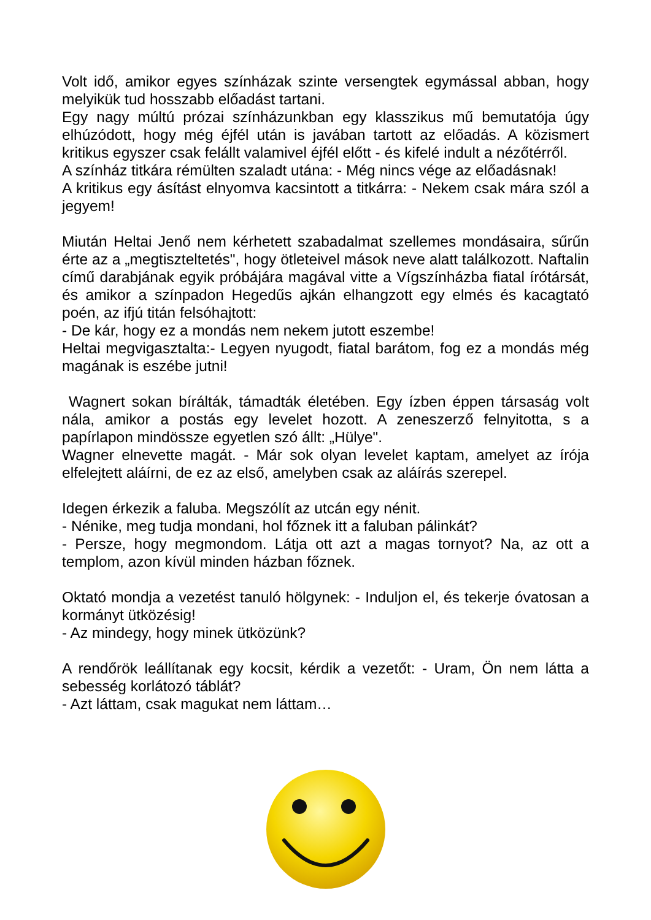Volt idő, amikor egyes színházak szinte versengtek egymással abban, hogy melyikük tud hosszabb előadást tartani.
Egy nagy múltú prózai színházunkban egy klasszikus mű bemutatója úgy elhúzódott, hogy még éjfél után is javában tartott az előadás. A közismert kritikus egyszer csak felállt valamivel éjfél előtt - és kifelé indult a nézőtérről.
A színház titkára rémülten szaladt utána: - Még nincs vége az előadásnak!
A kritikus egy ásítást elnyomva kacsintott a titkárra: - Nekem csak mára szól a jegyem!
Miután Heltai Jenő nem kérhetett szabadalmat szellemes mondásaira, sűrűn érte az a „megtiszteltetés", hogy ötleteivel mások neve alatt találkozott. Naftalin című darabjának egyik próbájára magával vitte a Vígszínházba fiatal írótársát, és amikor a színpadon Hegedűs ajkán elhangzott egy elmés és kacagtató poén, az ifjú titán felsóhajtott:
- De kár, hogy ez a mondás nem nekem jutott eszembe!
Heltai megvigasztalta:- Legyen nyugodt, fiatal barátom, fog ez a mondás még magának is eszébe jutni!
Wagnert sokan bírálták, támadták életében. Egy ízben éppen társaság volt nála, amikor a postás egy levelet hozott. A zeneszerző felnyitotta, s a papírlapon mindössze egyetlen szó állt: „Hülye".
Wagner elnevette magát. - Már sok olyan levelet kaptam, amelyet az írója elfelejtett aláírni, de ez az első, amelyben csak az aláírás szerepel.
Idegen érkezik a faluba. Megszólít az utcán egy nénit.
- Nénike, meg tudja mondani, hol főznek itt a faluban pálinkát?
- Persze, hogy megmondom. Látja ott azt a magas tornyot? Na, az ott a templom, azon kívül minden házban főznek.
Oktató mondja a vezetést tanuló hölgynek: - Induljon el, és tekerje óvatosan a kormányt ütközésig!
- Az mindegy, hogy minek ütközünk?
A rendőrök leállítanak egy kocsit, kérdik a vezetőt: - Uram, Ön nem látta a sebesség korlátozó táblát?
- Azt láttam, csak magukat nem láttam…